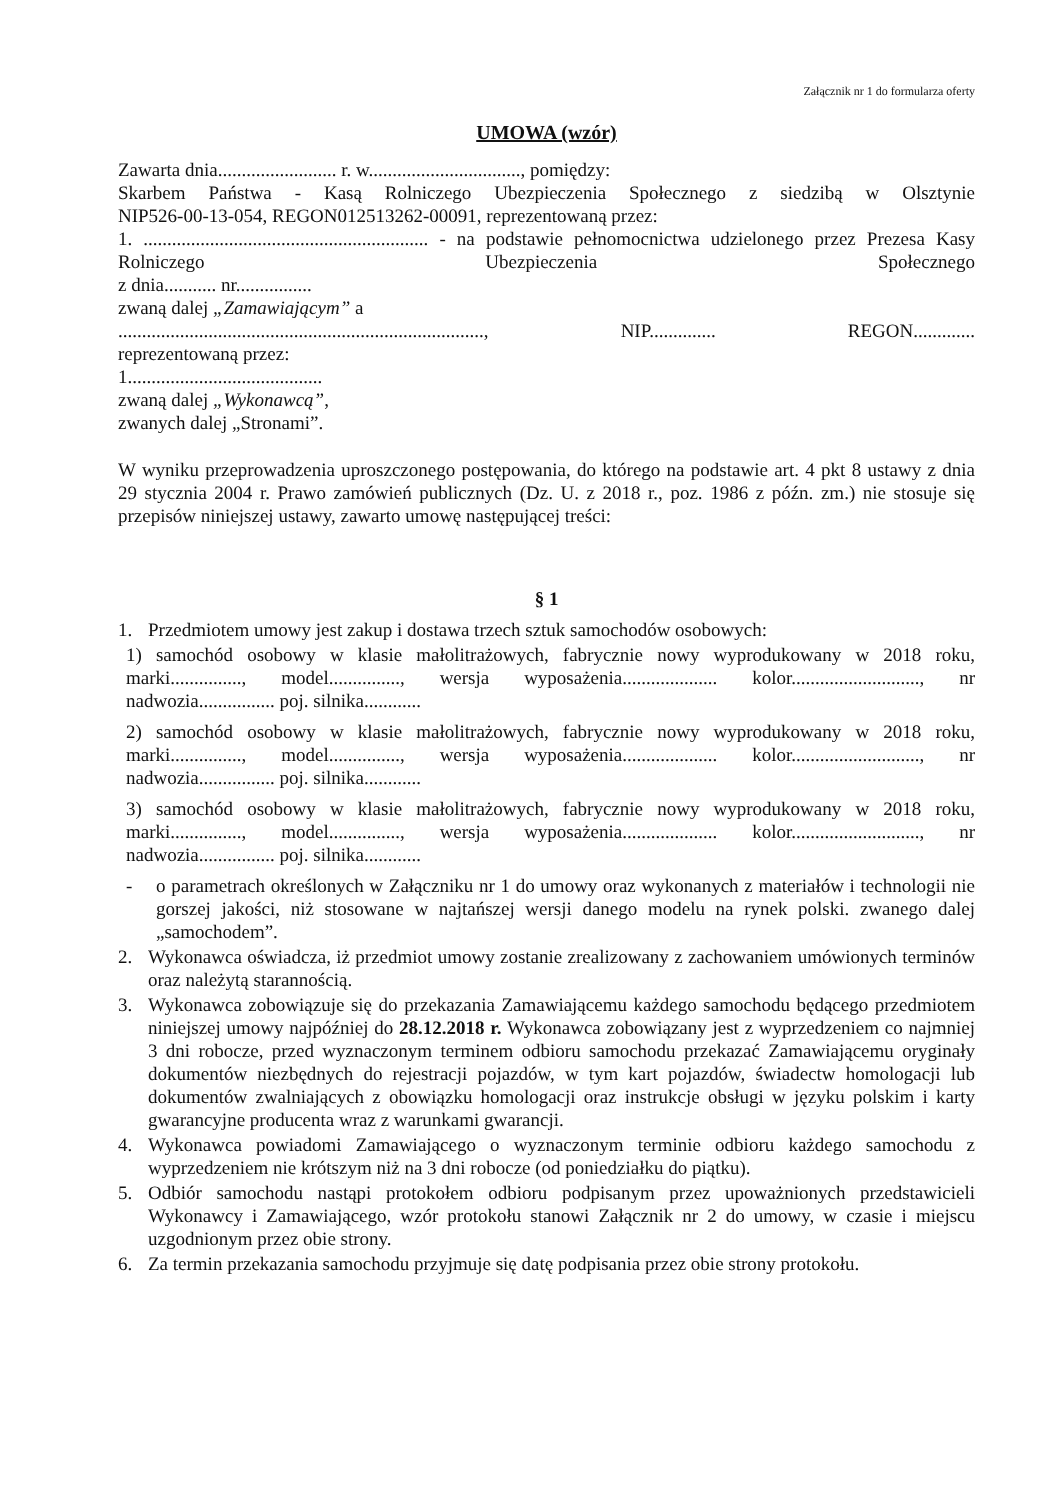Załącznik nr 1 do formularza oferty
UMOWA (wzór)
Zawarta dnia......................... r. w................................, pomiędzy:
Skarbem Państwa - Kasą Rolniczego Ubezpieczenia Społecznego z siedzibą w Olsztynie
NIP526-00-13-054, REGON012513262-00091, reprezentowaną przez:
1. ............................................................ - na podstawie pełnomocnictwa udzielonego przez Prezesa Kasy Rolniczego Ubezpieczenia Społecznego
z dnia........... nr................
zwaną dalej „Zamawiającym” a
............................................................................., NIP.............. REGON.............
reprezentowaną przez:
1.........................................
zwaną dalej „Wykonawcą”,
zwanych dalej „Stronami”.
W wyniku przeprowadzenia uproszczonego postępowania, do którego na podstawie art. 4 pkt 8 ustawy z dnia 29 stycznia 2004 r. Prawo zamówień publicznych (Dz. U. z 2018 r., poz. 1986 z późn. zm.) nie stosuje się przepisów niniejszej ustawy, zawarto umowę następującej treści:
§ 1
1. Przedmiotem umowy jest zakup i dostawa trzech sztuk samochodów osobowych:
1) samochód osobowy w klasie małolitrażowych, fabrycznie nowy wyprodukowany w 2018 roku, marki..............., model..............., wersja wyposażenia.................... kolor..........................., nr nadwozia................ poj. silnika............
2) samochód osobowy w klasie małolitrażowych, fabrycznie nowy wyprodukowany w 2018 roku, marki..............., model..............., wersja wyposażenia.................... kolor..........................., nr nadwozia................ poj. silnika............
3) samochód osobowy w klasie małolitrażowych, fabrycznie nowy wyprodukowany w 2018 roku, marki..............., model..............., wersja wyposażenia.................... kolor..........................., nr nadwozia................ poj. silnika............
- o parametrach określonych w Załączniku nr 1 do umowy oraz wykonanych z materiałów i technologii nie gorszej jakości, niż stosowane w najtańszej wersji danego modelu na rynek polski. zwanego dalej „samochodem”.
2. Wykonawca oświadcza, iż przedmiot umowy zostanie zrealizowany z zachowaniem umówionych terminów oraz należytą starannością.
3. Wykonawca zobowiązuje się do przekazania Zamawiającemu każdego samochodu będącego przedmiotem niniejszej umowy najpóźniej do 28.12.2018 r. Wykonawca zobowiązany jest z wyprzedzeniem co najmniej 3 dni robocze, przed wyznaczonym terminem odbioru samochodu przekazać Zamawiającemu oryginały dokumentów niezbędnych do rejestracji pojazdów, w tym kart pojazdów, świadectw homologacji lub dokumentów zwalniających z obowiązku homologacji oraz instrukcje obsługi w języku polskim i karty gwarancyjne producenta wraz z warunkami gwarancji.
4. Wykonawca powiadomi Zamawiającego o wyznaczonym terminie odbioru każdego samochodu z wyprzedzeniem nie krótszym niż na 3 dni robocze (od poniedziałku do piątku).
5. Odbiór samochodu nastąpi protokołem odbioru podpisanym przez upoważnionych przedstawicieli Wykonawcy i Zamawiającego, wzór protokołu stanowi Załącznik nr 2 do umowy, w czasie i miejscu uzgodnionym przez obie strony.
6. Za termin przekazania samochodu przyjmuje się datę podpisania przez obie strony protokołu.